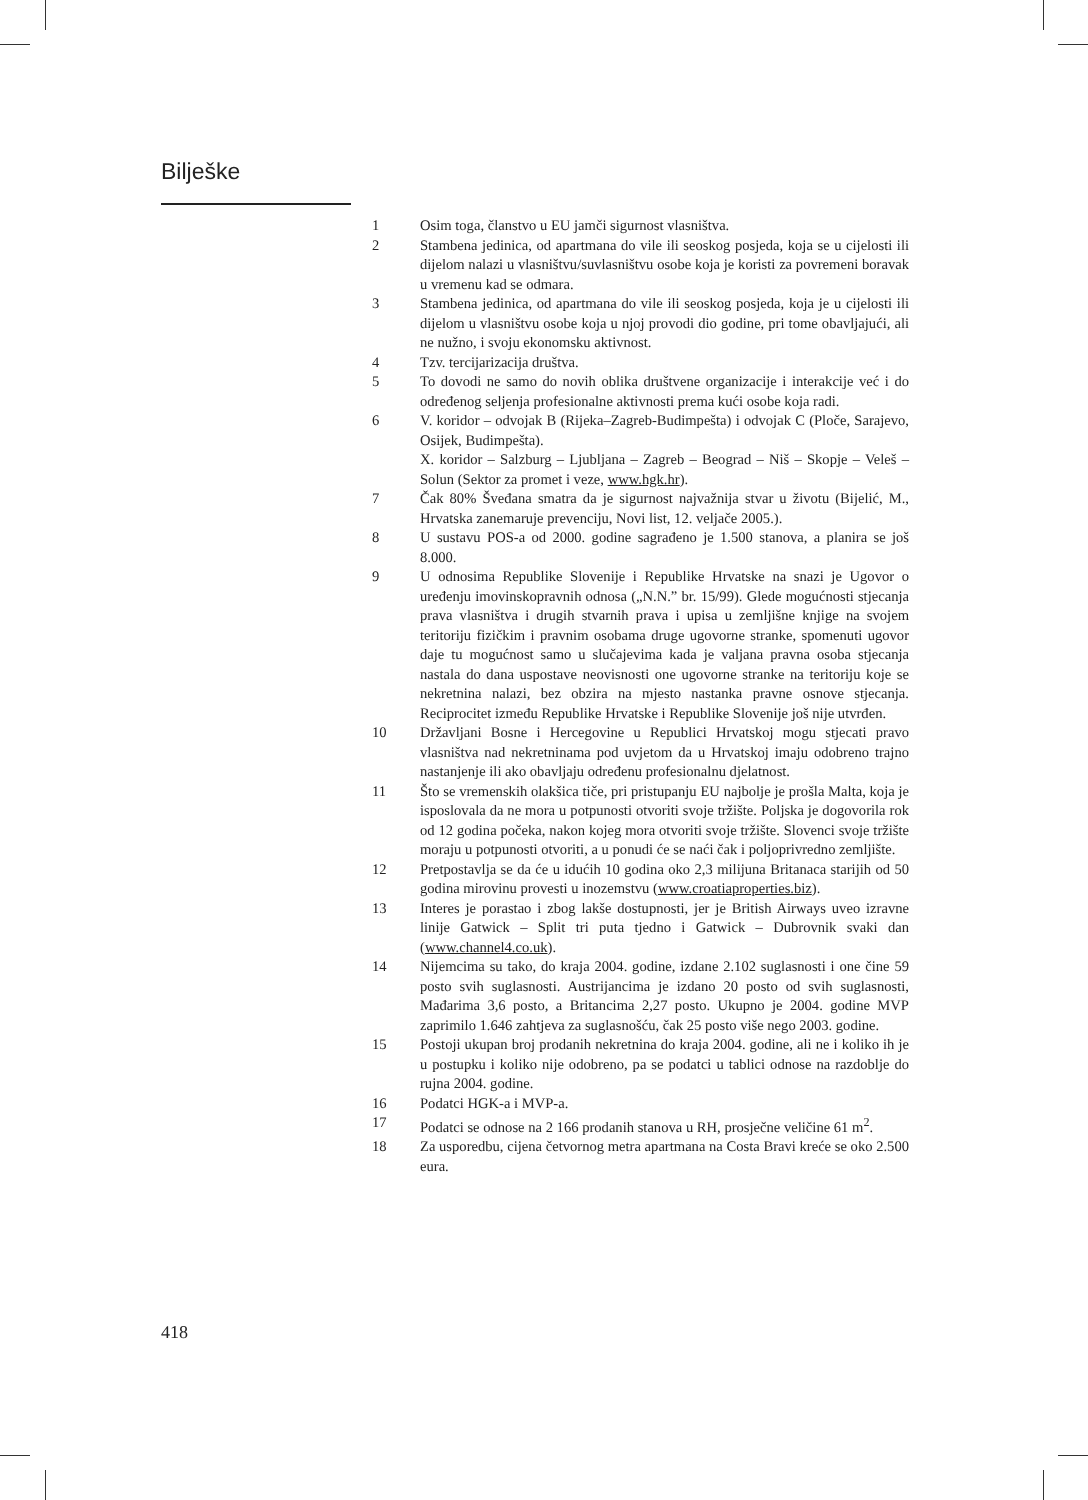Bilješke
1 Osim toga, članstvo u EU jamči sigurnost vlasništva.
2 Stambena jedinica, od apartmana do vile ili seoskog posjeda, koja se u cijelosti ili dijelom nalazi u vlasništvu/suvlasništvu osobe koja je koristi za povremeni boravak u vremenu kad se odmara.
3 Stambena jedinica, od apartmana do vile ili seoskog posjeda, koja je u cijelosti ili dijelom u vlasništvu osobe koja u njoj provodi dio godine, pri tome obavljajući, ali ne nužno, i svoju ekonomsku aktivnost.
4 Tzv. tercijarizacija društva.
5 To dovodi ne samo do novih oblika društvene organizacije i interakcije već i do određenog seljenja profesionalne aktivnosti prema kući osobe koja radi.
6 V. koridor – odvojak B (Rijeka–Zagreb-Budimpešta) i odvojak C (Ploče, Sarajevo, Osijek, Budimpešta).
X. koridor – Salzburg – Ljubljana – Zagreb – Beograd – Niš – Skopje – Veleš – Solun (Sektor za promet i veze, www.hgk.hr).
7 Čak 80% Šveđana smatra da je sigurnost najvažnija stvar u životu (Bijelić, M., Hrvatska zanemaruje prevenciju, Novi list, 12. veljače 2005.).
8 U sustavu POS-a od 2000. godine sagrađeno je 1.500 stanova, a planira se još 8.000.
9 U odnosima Republike Slovenije i Republike Hrvatske na snazi je Ugovor o uređenju imovinskopravnih odnosa („N.N.” br. 15/99). Glede mogućnosti stjecanja prava vlasništva i drugih stvarnih prava i upisa u zemljišne knjige na svojem teritoriju fizičkim i pravnim osobama druge ugovorne stranke, spomenuti ugovor daje tu mogućnost samo u slučajevima kada je valjana pravna osoba stjecanja nastala do dana uspostave neovisnosti one ugovorne stranke na teritoriju koje se nekretnina nalazi, bez obzira na mjesto nastanka pravne osnove stjecanja. Reciprocitet između Republike Hrvatske i Republike Slovenije još nije utvrđen.
10 Državljani Bosne i Hercegovine u Republici Hrvatskoj mogu stjecati pravo vlasništva nad nekretninama pod uvjetom da u Hrvatskoj imaju odobreno trajno nastanjenje ili ako obavljaju određenu profesionalnu djelatnost.
11 Što se vremenskih olakšica tiče, pri pristupanju EU najbolje je prošla Malta, koja je isposlovala da ne mora u potpunosti otvoriti svoje tržište. Poljska je dogovorila rok od 12 godina počeka, nakon kojeg mora otvoriti svoje tržište. Slovenci svoje tržište moraju u potpunosti otvoriti, a u ponudi će se naći čak i poljoprivredno zemljište.
12 Pretpostavlja se da će u idućih 10 godina oko 2,3 milijuna Britanaca starijih od 50 godina mirovinu provesti u inozemstvu (www.croatiaproperties.biz).
13 Interes je porastao i zbog lakše dostupnosti, jer je British Airways uveo izravne linije Gatwick – Split tri puta tjedno i Gatwick – Dubrovnik svaki dan (www.channel4.co.uk).
14 Nijemcima su tako, do kraja 2004. godine, izdane 2.102 suglasnosti i one čine 59 posto svih suglasnosti. Austrijancima je izdano 20 posto od svih suglasnosti, Mađarima 3,6 posto, a Britancima 2,27 posto. Ukupno je 2004. godine MVP zaprimilo 1.646 zahtjeva za suglasnošću, čak 25 posto više nego 2003. godine.
15 Postoji ukupan broj prodanih nekretnina do kraja 2004. godine, ali ne i koliko ih je u postupku i koliko nije odobreno, pa se podatci u tablici odnose na razdoblje do rujna 2004. godine.
16 Podatci HGK-a i MVP-a.
17 Podatci se odnose na 2 166 prodanih stanova u RH, prosječne veličine 61 m<sup>2</sup>.
18 Za usporedbu, cijena četvornog metra apartmana na Costa Bravi kreće se oko 2.500 eura.
418